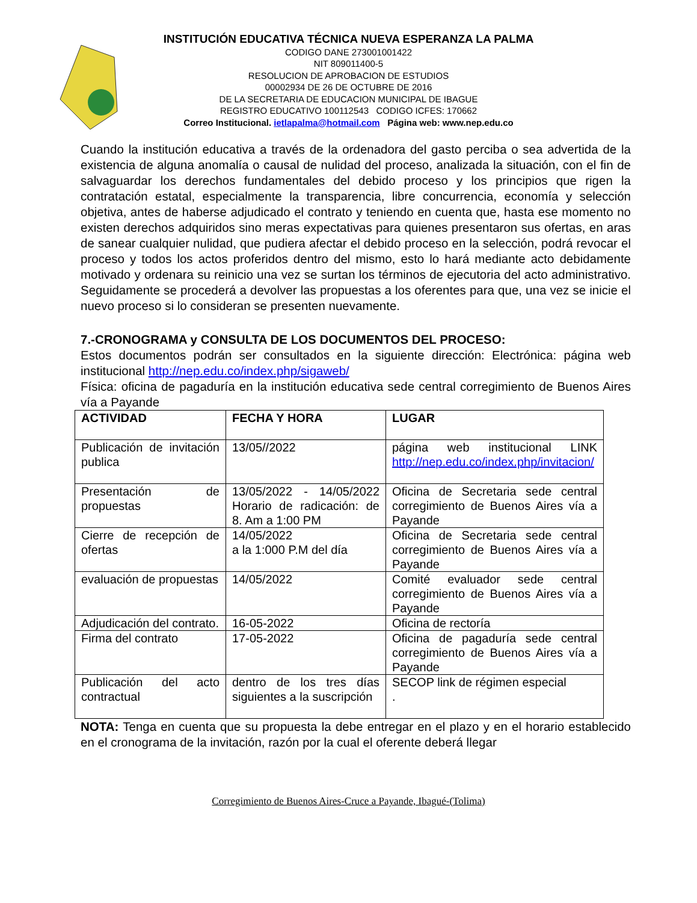INSTITUCIÓN EDUCATIVA TÉCNICA NUEVA ESPERANZA LA PALMA
CODIGO DANE 273001001422
NIT 809011400-5
RESOLUCION DE APROBACION DE ESTUDIOS
00002934 DE 26 DE OCTUBRE DE 2016
DE LA SECRETARIA DE EDUCACION MUNICIPAL DE IBAGUE
REGISTRO EDUCATIVO 100112543 CODIGO ICFES: 170662
Correo Institucional. ietlapalma@hotmail.com Página web: www.nep.edu.co
Cuando la institución educativa a través de la ordenadora del gasto perciba o sea advertida de la existencia de alguna anomalía o causal de nulidad del proceso, analizada la situación, con el fin de salvaguardar los derechos fundamentales del debido proceso y los principios que rigen la contratación estatal, especialmente la transparencia, libre concurrencia, economía y selección objetiva, antes de haberse adjudicado el contrato y teniendo en cuenta que, hasta ese momento no existen derechos adquiridos sino meras expectativas para quienes presentaron sus ofertas, en aras de sanear cualquier nulidad, que pudiera afectar el debido proceso en la selección, podrá revocar el proceso y todos los actos proferidos dentro del mismo, esto lo hará mediante acto debidamente motivado y ordenara su reinicio una vez se surtan los términos de ejecutoria del acto administrativo. Seguidamente se procederá a devolver las propuestas a los oferentes para que, una vez se inicie el nuevo proceso si lo consideran se presenten nuevamente.
7.-CRONOGRAMA y CONSULTA DE LOS DOCUMENTOS DEL PROCESO:
Estos documentos podrán ser consultados en la siguiente dirección: Electrónica: página web institucional http://nep.edu.co/index.php/sigaweb/
Física: oficina de pagaduría en la institución educativa sede central corregimiento de Buenos Aires vía a Payande
| ACTIVIDAD | FECHA Y HORA | LUGAR |
| --- | --- | --- |
| Publicación de invitación publica | 13/05//2022 | página web institucional LINK http://nep.edu.co/index.php/invitacion/ |
| Presentación de propuestas | 13/05/2022 - 14/05/2022 Horario de radicación: de 8. Am a 1:00 PM | Oficina de Secretaria sede central corregimiento de Buenos Aires vía a Payande |
| Cierre de recepción de ofertas | 14/05/2022 a la 1:000 P.M del día | Oficina de Secretaria sede central corregimiento de Buenos Aires vía a Payande |
| evaluación de propuestas | 14/05/2022 | Comité evaluador sede central corregimiento de Buenos Aires vía a Payande |
| Adjudicación del contrato. | 16-05-2022 | Oficina de rectoría |
| Firma del contrato | 17-05-2022 | Oficina de pagaduría sede central corregimiento de Buenos Aires vía a Payande |
| Publicación del acto contractual | dentro de los tres días siguientes a la suscripción | SECOP link de régimen especial . |
NOTA: Tenga en cuenta que su propuesta la debe entregar en el plazo y en el horario establecido en el cronograma de la invitación, razón por la cual el oferente deberá llegar
Corregimiento de Buenos Aires-Cruce a Payande, Ibagué-(Tolima)